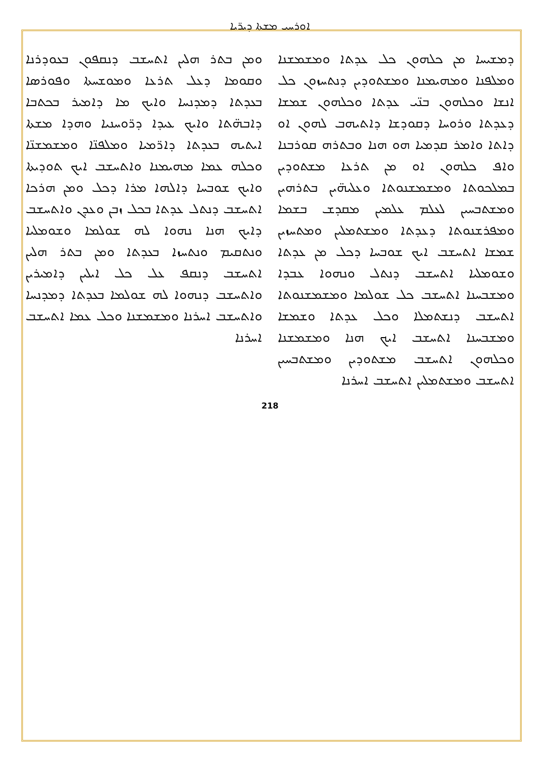ܐܘܪܚܝ ܡܫܬܐ ܕܝܪ̈ܝܐ
ܘܡܢ ܒܬܪ ܗܠܝܢ ܐܬܚܫܒ ܕܢܩܦܘܢ ܒܥܘܕܪܢܐ ܘܩܘܡܐ ܕܥܠ ܬܪܥܐ ܘܡܘܫܚܬܐ ܘܦܘܪܣܐ ܒܥܕܬܐ ܕܡܕܢܚܐ ܘܐܝܟ ܡܐ ܕܐܡܝܪ ܒܟܬܒܐ ܕܐܒܗ̈ܬܐ ܘܐܝܟ ܥܝܕܐ ܕܪ̈ܘܚܢܝܐ ܘܗܕܐ ܡܫܬܐ ܐܝܬܝܗ ܒܥܕܬܐ ܕܐܪ̈ܡܝܐ ܘܡܠܦܢ̈ܐ ܘܡܫܡܫܢ̈ܐ ܘܟܠܗ ܥܡܐ ܡܗܝܡܢܐ ܘܐܬܚܫܒ ܐܝܟ ܬܘܕܝܬܐ ܘܐܝܟ ܫܘܒܚܐ ܕܐܠܗܐ ܡܪܐ ܕܟܠ ܘܡܢ ܗܪܟܐ ܐܬܚܫܒ ܕܢܬܠ ܥܕܬܐ ܒܟܠ ܙܒܢ ܘܥܕܢ ܘܐܬܚܫܒ ܕܐܝܟ ܗܢܐ ܢܗܘܐ ܠܗ ܫܘܠܡܐ ܘܫܘܡܠܝܐ ܘܢܬܩܝܡ ܘܢܬܚܙܐ ܒܥܕܬܐ ܘܡܢ ܒܬܪ ܗܠܝܢ ܐܬܚܫܒ ܕܢܩܦ ܥܠ ܟܠ ܐܝܠܝܢ ܕܐܡܝܪܝܢ ܘܐܬܚܫܒ ܕܢܗܘܐ ܠܗ ܫܘܠܡܐ ܒܥܕܬܐ ܕܡܕܢܚܐ ܘܐܬܚܫܒ ܐܚܪܢܐ ܘܡܫܡܫܢܐ ܘܟܠ ܥܡܐ ܐܬܚܫܒ ܐܚܪܢܐ
ܕܡܫܝܚܐ ܡܢ ܟܠܗܘܢ ܟܠ ܥܕܬܐ ܘܡܫܡܫܢܐ ܘܡܠܦܢܐ ܘܡܗܝܡܢܐ ܘܡܫܬܘܕܝܢ ܕܢܬܚܙܘܢ ܟܠ ܐܢܫܐ ܘܟܠܗܘܢ ܒܢ̈ܝ ܥܕܬܐ ܘܟܠܗܘܢ ܫܡܫܐ ܕܥܕܬܐ ܘܪܘܚܐ ܕܩܘܕܫܐ ܕܐܬܝܗܒ ܠܗܘܢ ܐܘ ܕܐܬܐ ܘܐܡܪ ܩܕܡܝܐ ܗܘ ܗܢܐ ܘܒܬܪܗ ܩܘܪܒܢܐ ܘܐܦ ܟܠܗܘܢ ܐܘ ܡܢ ܬܪܥܐ ܡܫܬܘܕܝܢ ܒܡܠܟܘܬܐ ܘܡܫܡܫܢܘܬܐ ܘܥܠܝܗ̈ܝܢ ܒܬܪܗܝܢ ܘܡܫܬܒܚܝܢ ܠܥܠܡ ܥܠܡܝܢ ܡܩܕܫ ܒܫܡܐ ܘܡܦܪܫܢܘܬܐ ܕܥܕܬܐ ܘܡܫܬܡܠܝܢ ܘܡܬܚܙܝܢ ܫܡܫܐ ܐܬܚܫܒ ܐܝܟ ܫܘܒܚܐ ܕܟܠ ܡܢ ܥܕܬܐ ܘܫܘܡܠܝܐ ܐܬܚܫܒ ܕܢܬܠ ܘܢܗܘܐ ܥܒܕܐ ܘܡܫܒܚܢܐ ܐܬܚܫܒ ܟܠ ܫܘܠܡܐ ܘܡܫܡܫܢܘܬܐ ܐܬܚܫܒ ܕܢܫܬܡܠܐ ܘܟܠ ܥܕܬܐ ܘܫܡܫܐ ܘܡܫܒܚܢܐ ܐܬܚܫܒ ܐܝܟ ܗܢܐ ܘܡܫܡܫܢܐ ܘܟܠܗܘܢ ܐܬܚܫܒ ܡܫܬܘܕܝܢ ܘܡܫܬܒܚܝܢ ܐܬܚܫܒ ܘܡܫܬܡܠܝܢ ܐܬܚܫܒ ܐܚܪܢܐ
218